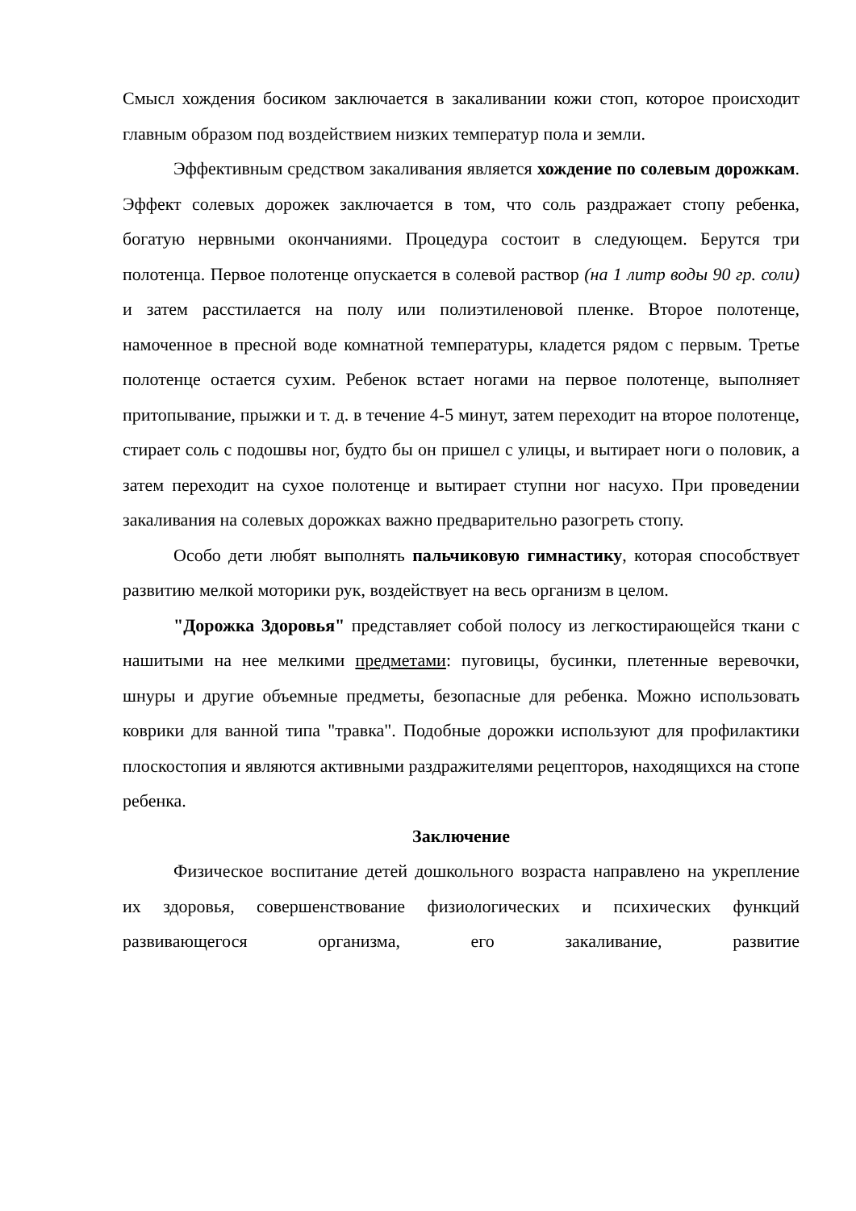Смысл хождения босиком заключается в закаливании кожи стоп, которое происходит главным образом под воздействием низких температур пола и земли.
Эффективным средством закаливания является хождение по солевым дорожкам. Эффект солевых дорожек заключается в том, что соль раздражает стопу ребенка, богатую нервными окончаниями. Процедура состоит в следующем. Берутся три полотенца. Первое полотенце опускается в солевой раствор (на 1 литр воды 90 гр. соли) и затем расстилается на полу или полиэтиленовой пленке. Второе полотенце, намоченное в пресной воде комнатной температуры, кладется рядом с первым. Третье полотенце остается сухим. Ребенок встает ногами на первое полотенце, выполняет притопывание, прыжки и т. д. в течение 4-5 минут, затем переходит на второе полотенце, стирает соль с подошвы ног, будто бы он пришел с улицы, и вытирает ноги о половик, а затем переходит на сухое полотенце и вытирает ступни ног насухо. При проведении закаливания на солевых дорожках важно предварительно разогреть стопу.
Особо дети любят выполнять пальчиковую гимнастику, которая способствует развитию мелкой моторики рук, воздействует на весь организм в целом.
"Дорожка Здоровья" представляет собой полосу из легкостирающейся ткани с нашитыми на нее мелкими предметами: пуговицы, бусинки, плетенные веревочки, шнуры и другие объемные предметы, безопасные для ребенка. Можно использовать коврики для ванной типа "травка". Подобные дорожки используют для профилактики плоскостопия и являются активными раздражителями рецепторов, находящихся на стопе ребенка.
Заключение
Физическое воспитание детей дошкольного возраста направлено на укрепление их здоровья, совершенствование физиологических и психических функций развивающегося организма, его закаливание, развитие